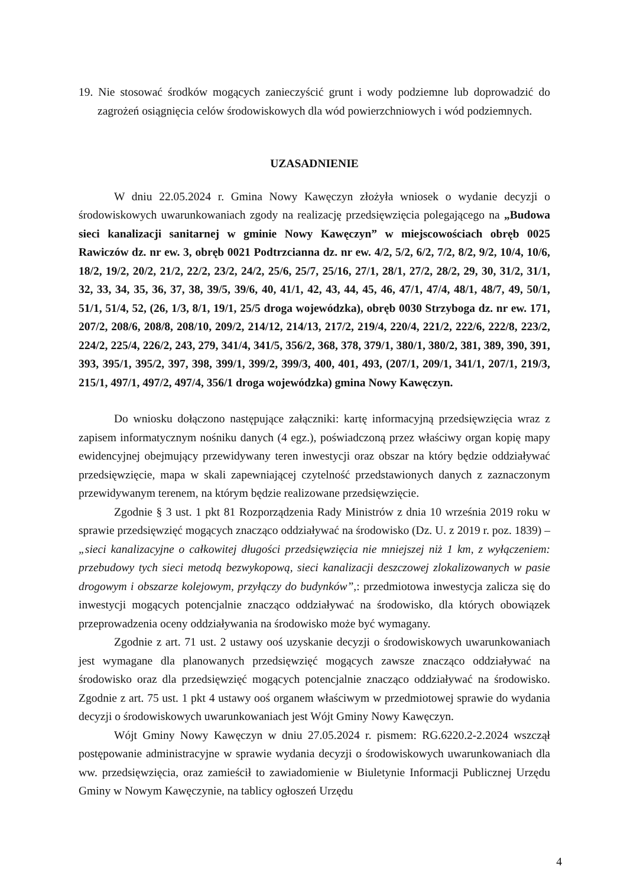19. Nie stosować środków mogących zanieczyścić grunt i wody podziemne lub doprowadzić do zagrożeń osiągnięcia celów środowiskowych dla wód powierzchniowych i wód podziemnych.
UZASADNIENIE
W dniu 22.05.2024 r. Gmina Nowy Kawęczyn złożyła wniosek o wydanie decyzji o środowiskowych uwarunkowaniach zgody na realizację przedsięwzięcia polegającego na „Budowa sieci kanalizacji sanitarnej w gminie Nowy Kawęczyn” w miejscowościach obręb 0025 Rawiczów dz. nr ew. 3, obręb 0021 Podtrzcianna dz. nr ew. 4/2, 5/2, 6/2, 7/2, 8/2, 9/2, 10/4, 10/6, 18/2, 19/2, 20/2, 21/2, 22/2, 23/2, 24/2, 25/6, 25/7, 25/16, 27/1, 28/1, 27/2, 28/2, 29, 30, 31/2, 31/1, 32, 33, 34, 35, 36, 37, 38, 39/5, 39/6, 40, 41/1, 42, 43, 44, 45, 46, 47/1, 47/4, 48/1, 48/7, 49, 50/1, 51/1, 51/4, 52, (26, 1/3, 8/1, 19/1, 25/5 droga wojewódzka), obręb 0030 Strzyboga dz. nr ew. 171, 207/2, 208/6, 208/8, 208/10, 209/2, 214/12, 214/13, 217/2, 219/4, 220/4, 221/2, 222/6, 222/8, 223/2, 224/2, 225/4, 226/2, 243, 279, 341/4, 341/5, 356/2, 368, 378, 379/1, 380/1, 380/2, 381, 389, 390, 391, 393, 395/1, 395/2, 397, 398, 399/1, 399/2, 399/3, 400, 401, 493, (207/1, 209/1, 341/1, 207/1, 219/3, 215/1, 497/1, 497/2, 497/4, 356/1 droga wojewódzka) gmina Nowy Kawęczyn.
Do wniosku dołączono następujące załączniki: kartę informacyjną przedsięwzięcia wraz z zapisem informatycznym nośniku danych (4 egz.), poświadczoną przez właściwy organ kopię mapy ewidencyjnej obejmujący przewidywany teren inwestycji oraz obszar na który będzie oddziaływać przedsięwzięcie, mapa w skali zapewniającej czytelność przedstawionych danych z zaznaczonym przewidywanym terenem, na którym będzie realizowane przedsięwzięcie.
Zgodnie § 3 ust. 1 pkt 81 Rozporządzenia Rady Ministrów z dnia 10 września 2019 roku w sprawie przedsięwzięć mogących znacząco oddziaływać na środowisko (Dz. U. z 2019 r. poz. 1839) – „sieci kanalizacyjne o całkowitej długości przedsięwzięcia nie mniejszej niż 1 km, z wyłączeniem: przebudowy tych sieci metodą bezwykopową, sieci kanalizacji deszczowej zlokalizowanych w pasie drogowym i obszarze kolejowym, przyłączy do budynków”,: przedmiotowa inwestycja zalicza się do inwestycji mogących potencjalnie znacząco oddziaływać na środowisko, dla których obowiązek przeprowadzenia oceny oddziaływania na środowisko może być wymagany.
Zgodnie z art. 71 ust. 2 ustawy ooś uzyskanie decyzji o środowiskowych uwarunkowaniach jest wymagane dla planowanych przedsięwzięć mogących zawsze znacząco oddziaływać na środowisko oraz dla przedsięwzięć mogących potencjalnie znacząco oddziaływać na środowisko. Zgodnie z art. 75 ust. 1 pkt 4 ustawy ooś organem właściwym w przedmiotowej sprawie do wydania decyzji o środowiskowych uwarunkowaniach jest Wójt Gminy Nowy Kawęczyn.
Wójt Gminy Nowy Kawęczyn w dniu 27.05.2024 r. pismem: RG.6220.2-2.2024 wszczął postępowanie administracyjne w sprawie wydania decyzji o środowiskowych uwarunkowaniach dla ww. przedsięwzięcia, oraz zamieścił to zawiadomienie w Biuletynie Informacji Publicznej Urzędu Gminy w Nowym Kawęczynie, na tablicy ogłoszeń Urzędu
4